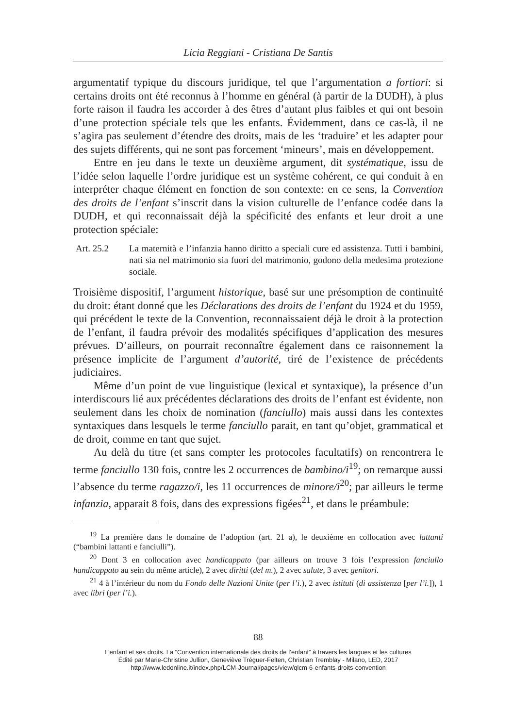Licia Reggiani - Cristiana De Santis
argumentatif typique du discours juridique, tel que l’argumentation a fortiori: si certains droits ont été reconnus à l’homme en général (à partir de la DUDH), à plus forte raison il faudra les accorder à des êtres d’autant plus faibles et qui ont besoin d’une protection spéciale tels que les enfants. Évidemment, dans ce cas-là, il ne s’agira pas seulement d’étendre des droits, mais de les ‘traduire’ et les adapter pour des sujets différents, qui ne sont pas forcement ‘mineurs’, mais en développement.
Entre en jeu dans le texte un deuxième argument, dit systématique, issu de l’idée selon laquelle l’ordre juridique est un système cohérent, ce qui conduit à en interpréter chaque élément en fonction de son contexte: en ce sens, la Convention des droits de l’enfant s’inscrit dans la vision culturelle de l’enfance codée dans la DUDH, et qui reconnaissait déjà la spécificité des enfants et leur droit a une protection spéciale:
Art. 25.2 La maternità e l’infanzia hanno diritto a speciali cure ed assistenza. Tutti i bambini, nati sia nel matrimonio sia fuori del matrimonio, godono della medesima protezione sociale.
Troisième dispositif, l’argument historique, basé sur une présomption de continuité du droit: étant donné que les Déclarations des droits de l’enfant du 1924 et du 1959, qui précédent le texte de la Convention, reconnaissaient déjà le droit à la protection de l’enfant, il faudra prévoir des modalités spécifiques d’application des mesures prévues. D’ailleurs, on pourrait reconnaître également dans ce raisonnement la présence implicite de l’argument d’autorité, tiré de l’existence de précédents judiciaires.
Même d’un point de vue linguistique (lexical et syntaxique), la présence d’un interdiscours lié aux précédentes déclarations des droits de l’enfant est évidente, non seulement dans les choix de nomination (fanciullo) mais aussi dans les contextes syntaxiques dans lesquels le terme fanciullo parait, en tant qu’objet, grammatical et de droit, comme en tant que sujet.
Au delà du titre (et sans compter les protocoles facultatifs) on rencontrera le terme fanciullo 130 fois, contre les 2 occurrences de bambino/i<sup>19</sup>; on remarque aussi l’absence du terme ragazzo/i, les 11 occurrences de minore/i<sup>20</sup>; par ailleurs le terme infanzia, apparait 8 fois, dans des expressions figées<sup>21</sup>, et dans le préambule:
<sup>19</sup> La première dans le domaine de l’adoption (art. 21 a), le deuxième en collocation avec lattanti (“bambini lattanti e fanciulli”).
<sup>20</sup> Dont 3 en collocation avec handicappato (par ailleurs on trouve 3 fois l’expression fanciullo handicappato au sein du même article), 2 avec diritti (del m.), 2 avec salute, 3 avec genitori.
<sup>21</sup> 4 à l’intérieur du nom du Fondo delle Nazioni Unite (per l’i.), 2 avec istituti (di assistenza [per l’i.]), 1 avec libri (per l’i.).
88
L’enfant et ses droits. La “Convention internationale des droits de l’enfant” à travers les langues et les cultures
Édité par Marie-Christine Jullion, Geneviève Tréguer-Felten, Christian Tremblay - Milano, LED, 2017
http://www.ledonline.it/index.php/LCM-Journal/pages/view/qlcm-6-enfants-droits-convention